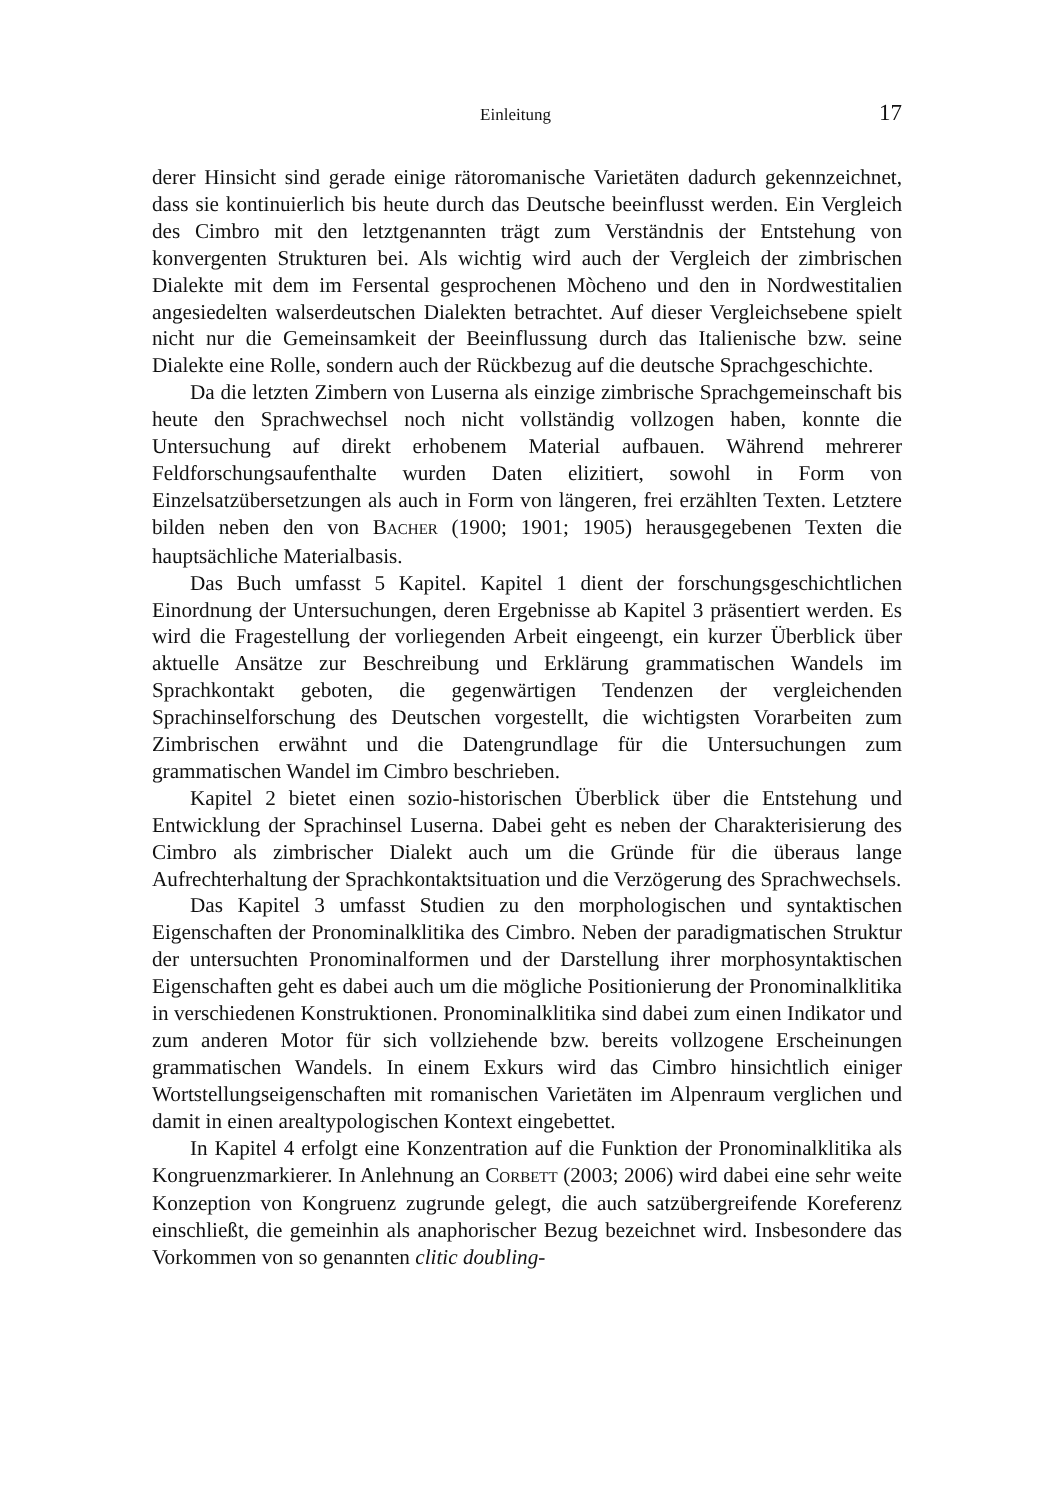Einleitung 17
derer Hinsicht sind gerade einige rätoromanische Varietäten dadurch gekennzeichnet, dass sie kontinuierlich bis heute durch das Deutsche beeinflusst werden. Ein Vergleich des Cimbro mit den letztgenannten trägt zum Verständnis der Entstehung von konvergenten Strukturen bei. Als wichtig wird auch der Vergleich der zimbrischen Dialekte mit dem im Fersental gesprochenen Mòcheno und den in Nordwestitalien angesiedelten walserdeutschen Dialekten betrachtet. Auf dieser Vergleichsebene spielt nicht nur die Gemeinsamkeit der Beeinflussung durch das Italienische bzw. seine Dialekte eine Rolle, sondern auch der Rückbezug auf die deutsche Sprachgeschichte.
Da die letzten Zimbern von Luserna als einzige zimbrische Sprachgemeinschaft bis heute den Sprachwechsel noch nicht vollständig vollzogen haben, konnte die Untersuchung auf direkt erhobenem Material aufbauen. Während mehrerer Feldforschungsaufenthalte wurden Daten elizitiert, sowohl in Form von Einzelsatzübersetzungen als auch in Form von längeren, frei erzählten Texten. Letztere bilden neben den von BACHER (1900; 1901; 1905) herausgegebenen Texten die hauptsächliche Materialbasis.
Das Buch umfasst 5 Kapitel. Kapitel 1 dient der forschungsgeschichtlichen Einordnung der Untersuchungen, deren Ergebnisse ab Kapitel 3 präsentiert werden. Es wird die Fragestellung der vorliegenden Arbeit eingeengt, ein kurzer Überblick über aktuelle Ansätze zur Beschreibung und Erklärung grammatischen Wandels im Sprachkontakt geboten, die gegenwärtigen Tendenzen der vergleichenden Sprachinselforschung des Deutschen vorgestellt, die wichtigsten Vorarbeiten zum Zimbrischen erwähnt und die Datengrundlage für die Untersuchungen zum grammatischen Wandel im Cimbro beschrieben.
Kapitel 2 bietet einen sozio-historischen Überblick über die Entstehung und Entwicklung der Sprachinsel Luserna. Dabei geht es neben der Charakterisierung des Cimbro als zimbrischer Dialekt auch um die Gründe für die überaus lange Aufrechterhaltung der Sprachkontaktsituation und die Verzögerung des Sprachwechsels.
Das Kapitel 3 umfasst Studien zu den morphologischen und syntaktischen Eigenschaften der Pronominalklitika des Cimbro. Neben der paradigmatischen Struktur der untersuchten Pronominalformen und der Darstellung ihrer morphosyntaktischen Eigenschaften geht es dabei auch um die mögliche Positionierung der Pronominalklitika in verschiedenen Konstruktionen. Pronominalklitika sind dabei zum einen Indikator und zum anderen Motor für sich vollziehende bzw. bereits vollzogene Erscheinungen grammatischen Wandels. In einem Exkurs wird das Cimbro hinsichtlich einiger Wortstellungseigenschaften mit romanischen Varietäten im Alpenraum verglichen und damit in einen arealtypologischen Kontext eingebettet.
In Kapitel 4 erfolgt eine Konzentration auf die Funktion der Pronominalklitika als Kongruenzmarkierer. In Anlehnung an CORBETT (2003; 2006) wird dabei eine sehr weite Konzeption von Kongruenz zugrunde gelegt, die auch satzübergreifende Koreferenz einschließt, die gemeinhin als anaphorischer Bezug bezeichnet wird. Insbesondere das Vorkommen von so genannten clitic doubling-